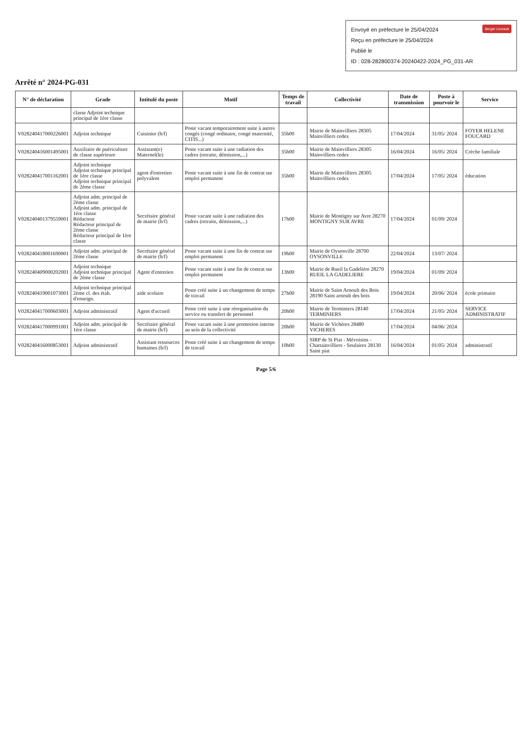Berger Levrault Envoyé en préfecture le 25/04/2024
Reçu en préfecture le 25/04/2024
Publié le
ID : 028-282800374-20240422-2024_PG_031-AR
Arrêté n° 2024-PG-031
| N° de déclaration | Grade | Intitulé du poste | Motif | Temps de travail | Collectivité | Date de transmission | Poste à pourvoir le | Service |
| --- | --- | --- | --- | --- | --- | --- | --- | --- |
| | classe Adjoint technique principal de 1ère classe | | | | | | | |
| V028240417000226001 | Adjoint technique | Cuisinier (h/f) | Poste vacant temporairement suite à autres congés (congé ordinaire, congé maternité, CITIS...) | 35h00 | Mairie de Mainvilliers 28305 Mainvilliers cedex | 17/04/2024 | 31/05/ 2024 | FOYER HELENE FOUCARD |
| V028240416001495001 | Auxiliaire de puériculture de classe supérieure | Assistant(e) Maternel(le) | Poste vacant suite à une radiation des cadres (retraite, démission,...) | 35h00 | Mairie de Mainvilliers 28305 Mainvilliers cedex | 16/04/2024 | 16/05/ 2024 | Crèche familiale |
| V028240417001162001 | Adjoint technique Adjoint technique principal de 1ère classe Adjoint technique principal de 2ème classe | agent d'entretien polyvalent | Poste vacant suite à une fin de contrat sur emploi permanent | 35h00 | Mairie de Mainvilliers 28305 Mainvilliers cedex | 17/04/2024 | 17/05/ 2024 | éducation |
| V028240401379559001 | Adjoint adm. principal de 2ème classe Adjoint adm. principal de 1ère classe Rédacteur Rédacteur principal de 2ème classe Rédacteur principal de 1ère classe | Secrétaire général de mairie (h/f) | Poste vacant suite à une radiation des cadres (retraite, démission,...) | 17h00 | Mairie de Montigny sur Avre 28270 MONTIGNY SUR AVRE | 17/04/2024 | 01/09/ 2024 | |
| V028240418001690001 | Adjoint adm. principal de 2ème classe | Secrétaire général de mairie (h/f) | Poste vacant suite à une fin de contrat sur emploi permanent | 19h00 | Mairie de Oysonville 28700 OYSONVILLE | 22/04/2024 | 13/07/ 2024 | |
| V028240409000202001 | Adjoint technique Adjoint technique principal de 2ème classe | Agent d'entretien | Poste vacant suite à une fin de contrat sur emploi permanent | 13h00 | Mairie de Rueil la Gadelière 28270 RUEIL LA GADELIERE | 19/04/2024 | 01/09/ 2024 | |
| V028240419001073001 | Adjoint technique principal 2ème cl. des étab. d'enseign. | aide scolaire | Poste créé suite à un changement de temps de travail | 27h00 | Mairie de Saint Arnoult des Bois 28190 Saint arnoult des bois | 19/04/2024 | 20/06/ 2024 | école primaire |
| V028240417000603001 | Adjoint administratif | Agent d'accueil | Poste créé suite à une réorganisation du service ou transfert de personnel | 20h00 | Mairie de Terminiers 28140 TERMINIERS | 17/04/2024 | 21/05/ 2024 | SERVICE ADMINISTRATIF |
| V028240417000991001 | Adjoint adm. principal de 1ère classe | Secrétaire général de mairie (h/f) | Poste vacant suite à une promotion interne au sein de la collectivité | 20h00 | Mairie de Vichères 28480 VICHERES | 17/04/2024 | 04/06/ 2024 | |
| V028240416000853001 | Adjoint administratif | Assistant ressources humaines (h/f) | Poste créé suite à un changement de temps de travail | 10h00 | SIRP de St Piat - Mévoisins - Chartainvilliers - Soulaires 28130 Saint piat | 16/04/2024 | 01/05/ 2024 | administratif |
Page 5/6